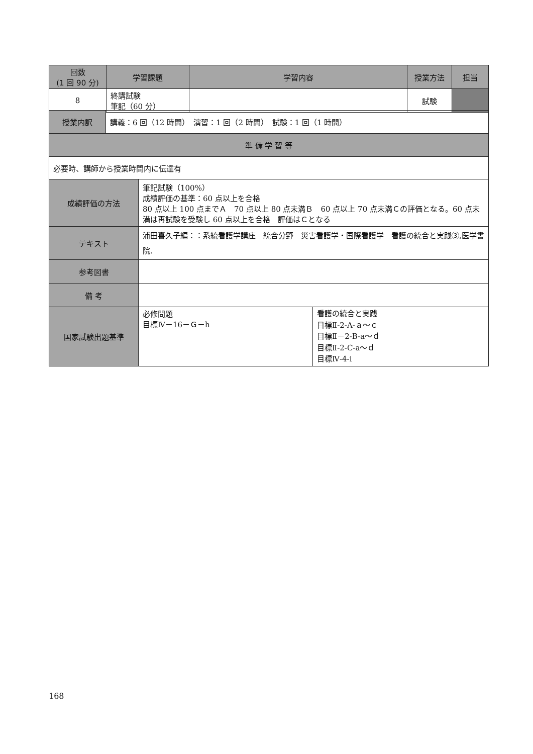| 回数 (1 回 90 分) | 学習課題 | 学習内容 | 授業方法 | 担当 |
| --- | --- | --- | --- | --- |
| 8 | 終講試験 筆記（60 分） | | 試験 | |
| 授業内訳 | 講義：6 回（12 時間） 演習：1 回（2 時間） 試験：1 回（1 時間） |
| 準 備 学 習 等 | |
| 必要時、講師から授業時間内に伝達有 | |
| 成績評価の方法 | 筆記試験（100%） 成績評価の基準：60 点以上を合格 80 点以上 100 点までＡ 70 点以上 80 点未満Ｂ 60 点以上 70 点未満Ｃの評価となる。60 点未満は再試験を受験し 60 点以上を合格 評価はＣとなる | |
| テキスト | 浦田喜久子編：：系統看護学講座 統合分野 災害看護学・国際看護学 看護の統合と実践③,医学書院. | |
| 参考図書 | | |
| 備 考 | | |
| 国家試験出題基準 | 必修問題 目標Ⅳ－16－Ｇ－h | 看護の統合と実践 目標Ⅱ-2-A-ａ～ｃ 目標Ⅱ－2-B-a～ｄ 目標Ⅱ-2-C-a～ｄ 目標Ⅳ-4-i |
168